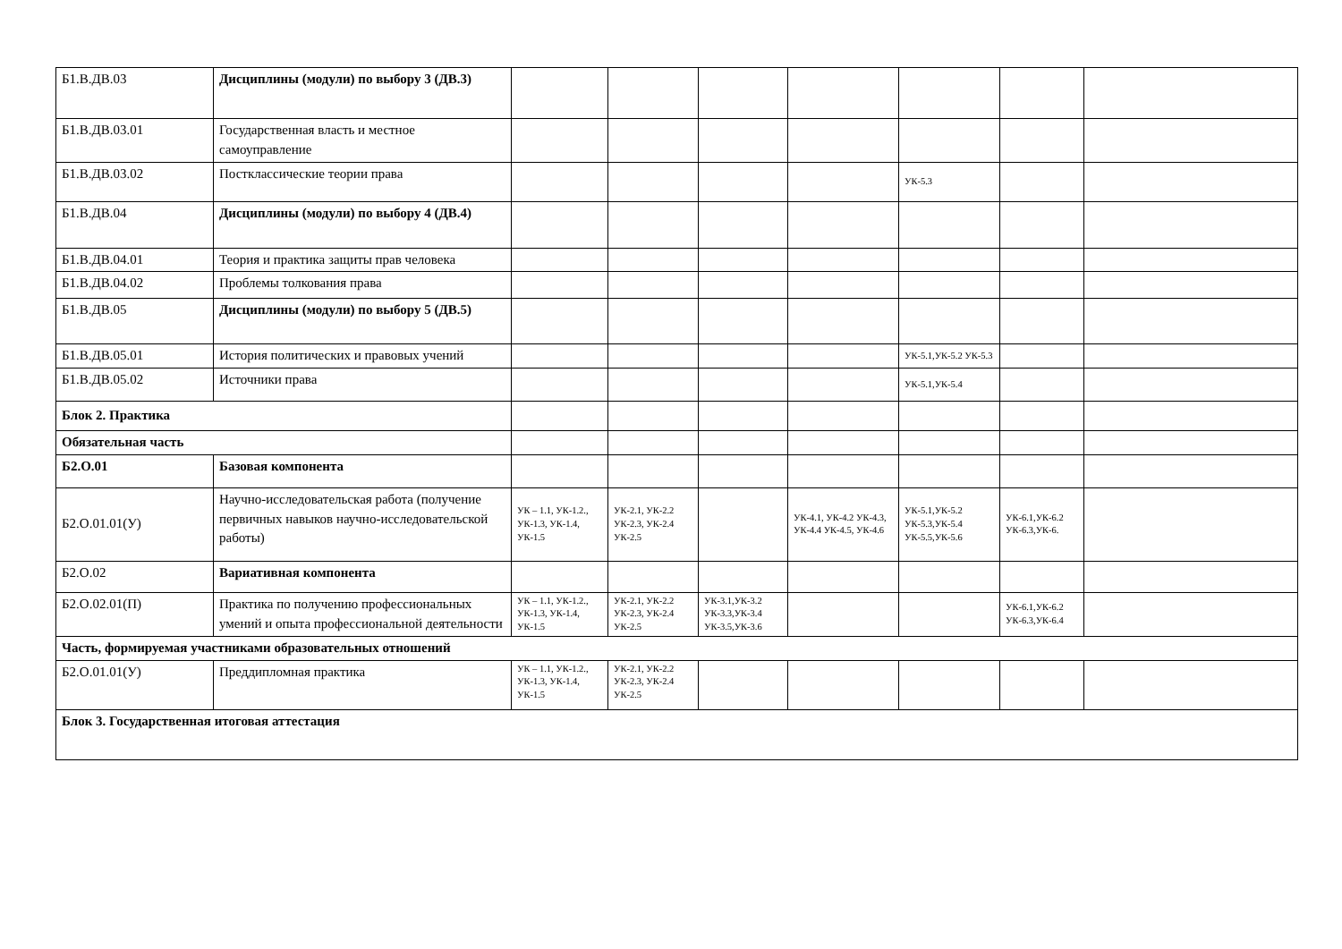| Б1.В.ДВ.03 | Дисциплины (модули) по выбору 3 (ДВ.3) | | | | | | | |
| Б1.В.ДВ.03.01 | Государственная власть и местное самоуправление | | | | | | | |
| Б1.В.ДВ.03.02 | Постклассические теории права | | | | | УК-5.3 | | |
| Б1.В.ДВ.04 | Дисциплины (модули) по выбору 4 (ДВ.4) | | | | | | | |
| Б1.В.ДВ.04.01 | Теория и практика защиты прав человека | | | | | | | |
| Б1.В.ДВ.04.02 | Проблемы толкования права | | | | | | | |
| Б1.В.ДВ.05 | Дисциплины (модули) по выбору 5 (ДВ.5) | | | | | | | |
| Б1.В.ДВ.05.01 | История политических и правовых учений | | | | | УК-5.1,УК-5.2 УК-5.3 | | |
| Б1.В.ДВ.05.02 | Источники права | | | | | УК-5.1,УК-5.4 | | |
| Блок 2. Практика | | | | | | | | |
| Обязательная часть | | | | | | | | |
| Б2.О.01 | Базовая компонента | | | | | | | |
| Б2.О.01.01(У) | Научно-исследовательская работа (получение первичных навыков научно-исследовательской работы) | УК – 1.1, УК-1.2., УК-1.3, УК-1.4, УК-1.5 | УК-2.1, УК-2.2 УК-2.3, УК-2.4 УК-2.5 | | УК-4.1, УК-4.2 УК-4.3, УК-4.4 УК-4.5, УК-4.6 | УК-5.1,УК-5.2 УК-5.3,УК-5.4 УК-5.5,УК-5.6 | УК-6.1,УК-6.2 УК-6.3,УК-6. | |
| Б2.О.02 | Вариативная компонента | | | | | | | |
| Б2.О.02.01(П) | Практика по получению профессиональных умений и опыта профессиональной деятельности | УК – 1.1, УК-1.2., УК-1.3, УК-1.4, УК-1.5 | УК-2.1, УК-2.2 УК-2.3, УК-2.4 УК-2.5 | УК-3.1,УК-3.2 УК-3.3,УК-3.4 УК-3.5,УК-3.6 | | | УК-6.1,УК-6.2 УК-6.3,УК-6.4 | |
| Часть, формируемая участниками образовательных отношений | | | | | | | | |
| Б2.О.01.01(У) | Преддипломная практика | УК – 1.1, УК-1.2., УК-1.3, УК-1.4, УК-1.5 | УК-2.1, УК-2.2 УК-2.3, УК-2.4 УК-2.5 | | | | | |
| Блок 3. Государственная итоговая аттестация | | | | | | | | |